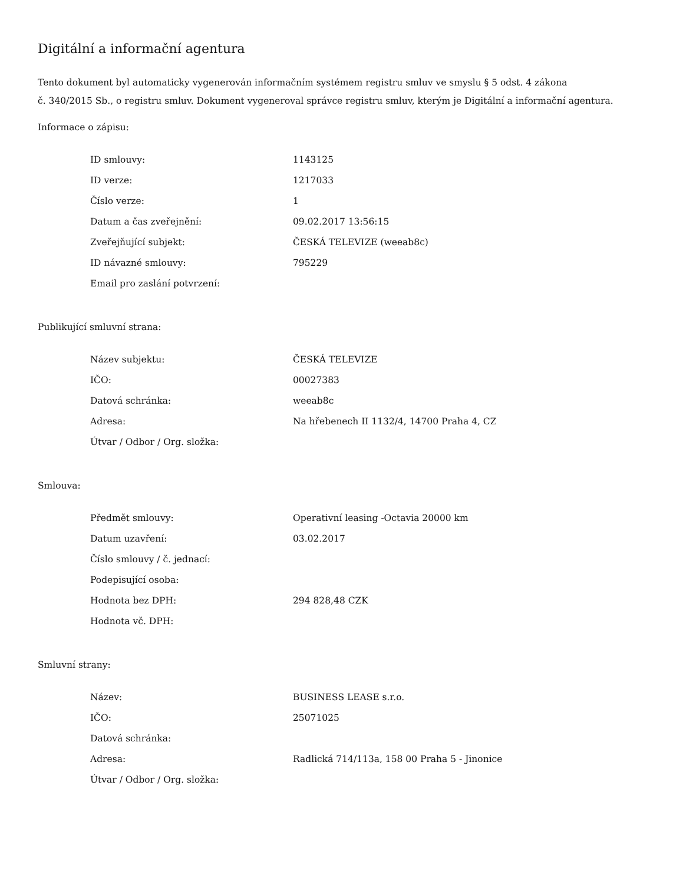Digitální a informační agentura
Tento dokument byl automaticky vygenerován informačním systémem registru smluv ve smyslu § 5 odst. 4 zákona
č. 340/2015 Sb., o registru smluv. Dokument vygeneroval správce registru smluv, kterým je Digitální a informační agentura.
Informace o zápisu:
| ID smlouvy: | 1143125 |
| ID verze: | 1217033 |
| Číslo verze: | 1 |
| Datum a čas zveřejnění: | 09.02.2017 13:56:15 |
| Zveřejňující subjekt: | ČESKÁ TELEVIZE (weeab8c) |
| ID návazné smlouvy: | 795229 |
| Email pro zaslání potvrzení: | |
Publikující smluvní strana:
| Název subjektu: | ČESKÁ TELEVIZE |
| IČO: | 00027383 |
| Datová schránka: | weeab8c |
| Adresa: | Na hřebenech II 1132/4, 14700 Praha 4, CZ |
| Útvar / Odbor / Org. složka: | |
Smlouva:
| Předmět smlouvy: | Operativní leasing -Octavia 20000 km |
| Datum uzavření: | 03.02.2017 |
| Číslo smlouvy / č. jednací: | |
| Podepisující osoba: | |
| Hodnota bez DPH: | 294 828,48 CZK |
| Hodnota vč. DPH: | |
Smluvní strany:
| Název: | BUSINESS LEASE s.r.o. |
| IČO: | 25071025 |
| Datová schránka: | |
| Adresa: | Radlická 714/113a, 158 00 Praha 5 - Jinonice |
| Útvar / Odbor / Org. složka: | |